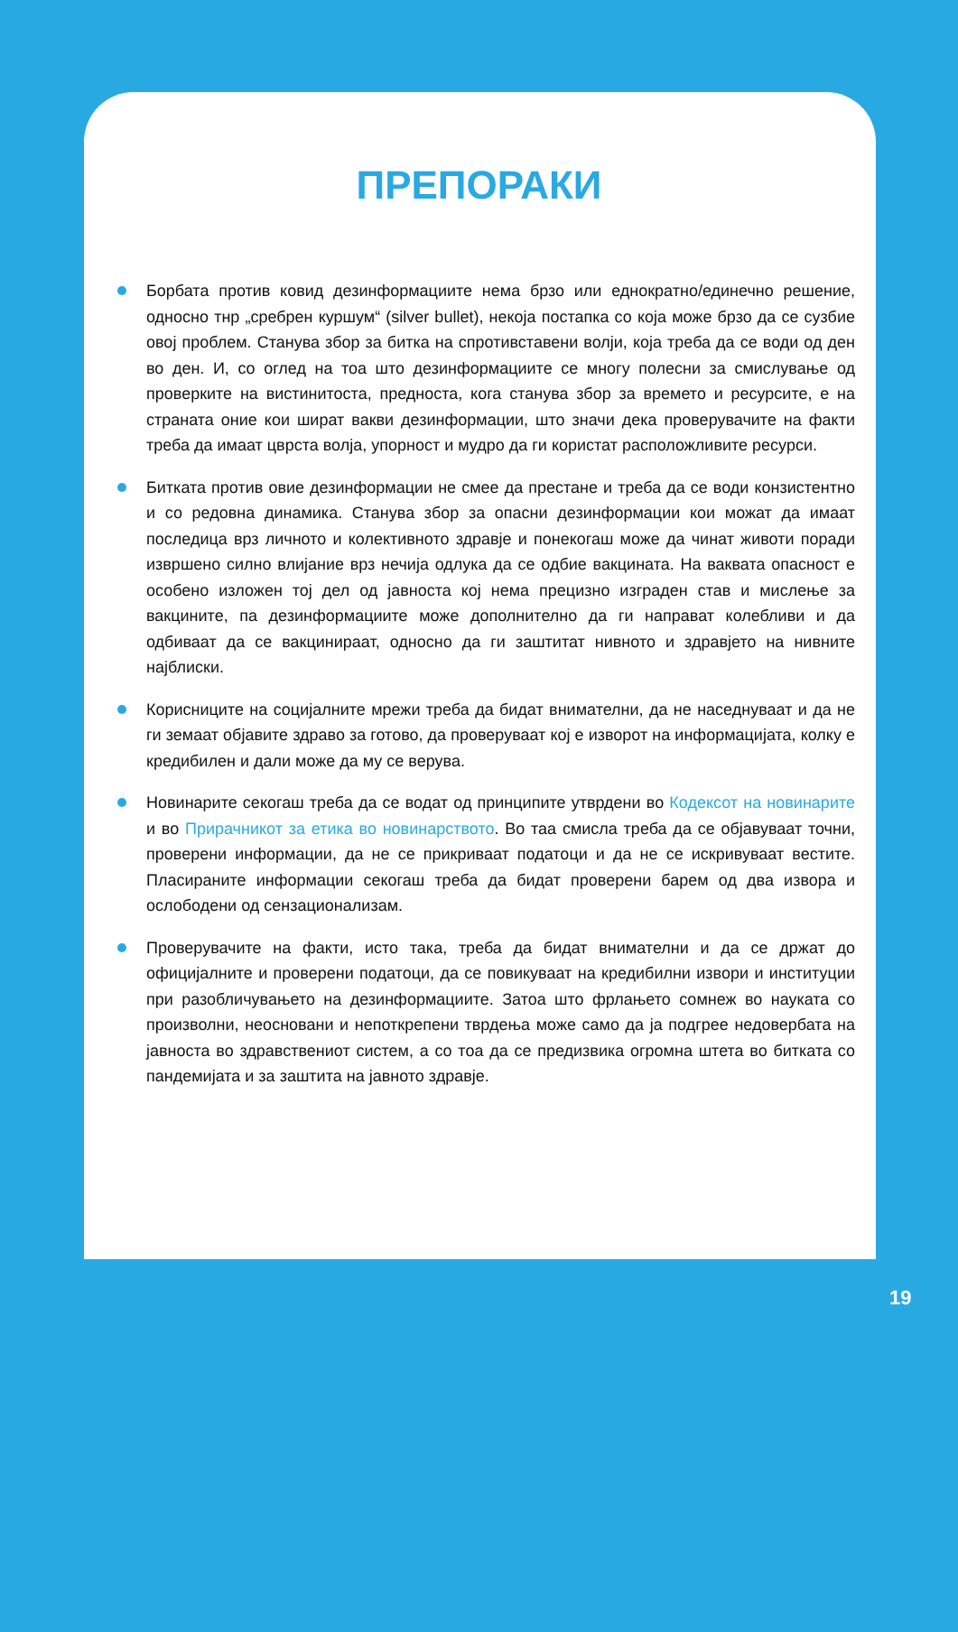ПРЕПОРАКИ
Борбата против ковид дезинформациите нема брзо или еднократно/единечно решение, односно тнр „сребрен куршум“ (silver bullet), некоја постапка со која може брзо да се сузбие овој проблем. Станува збор за битка на спротивставени волји, која треба да се води од ден во ден. И, со оглед на тоа што дезинформациите се многу полесни за смислување од проверките на вистинитоста, предноста, кога станува збор за времето и ресурсите, е на страната оние кои шират вакви дезинформации, што значи дека проверувачите на факти треба да имаат цврста волја, упорност и мудро да ги користат расположливите ресурси.
Битката против овие дезинформации не смее да престане и треба да се води конзистентно и со редовна динамика. Станува збор за опасни дезинформации кои можат да имаат последица врз личното и колективното здравје и понекогаш може да чинат животи поради извршено силно влијание врз нечија одлука да се одбие вакцината. На ваквата опасност е особено изложен тој дел од јавноста кој нема прецизно изграден став и мислење за вакцините, па дезинформациите може дополнително да ги направат колебливи и да одбиваат да се вакцинираат, односно да ги заштитат нивното и здравјето на нивните најблиски.
Корисниците на социјалните мрежи треба да бидат внимателни, да не наседнуваат и да не ги земаат објавите здраво за готово, да проверуваат кој е изворот на информацијата, колку е кредибилен и дали може да му се верува.
Новинарите секогаш треба да се водат од принципите утврдени во Кодексот на новинарите и во Прирачникот за етика во новинарството. Во таа смисла треба да се објавуваат точни, проверени информации, да не се прикриваат податоци и да не се искривуваат вестите. Пласираните информации секогаш треба да бидат проверени барем од два извора и ослободени од сензационализам.
Проверувачите на факти, исто така, треба да бидат внимателни и да се држат до официјалните и проверени податоци, да се повикуваат на кредибилни извори и институции при разобличувањето на дезинформациите. Затоа што фрлањето сомнеж во науката со произволни, неосновани и непоткрепени тврдења може само да ја подгрее недовербата на јавноста во здравствениот систем, а со тоа да се предизвика огромна штета во битката со пандемијата и за заштита на јавното здравје.
19